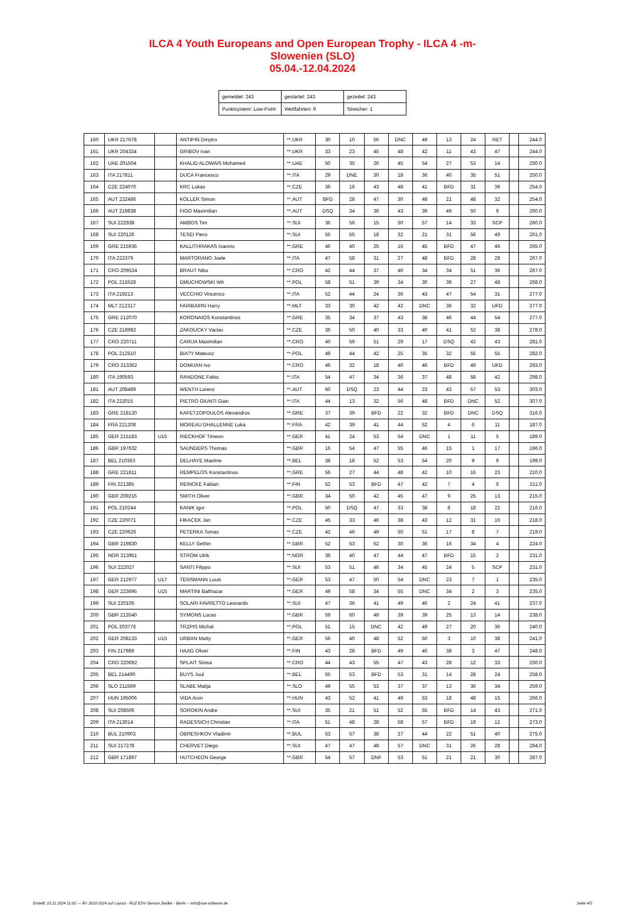ILCA 4 Youth Europeans and Open European Trophy - ILCA 4 -m-
Slowenien (SLO)
05.04.-12.04.2024
| gemeldet: 243 | gestartet: 243 | gezeitet: 243 |
| Punktsystem: Low-Point | Wettfahrten: 9 | Streicher: 1 |
| 160 | UKR 217678 | | ANTIPIN Dmytro | **.UKR | 30 | 10 | 56 | DNC | 49 | 13 | 24 | RET | | 244.0 |
| 161 | UKR 204334 | | GRIBOV Ivan | **.UKR | 33 | 23 | 45 | 48 | 42 | 11 | 43 | 47 | | 244.0 |
| 162 | UAE 201504 | | KHALID ALOWAIS Mohamed | **.UAE | 50 | 35 | 26 | 45 | 54 | 27 | 53 | 14 | | 250.0 |
| 163 | ITA 217811 | | DUCA Francesco | **.ITA | 29 | DNE | 30 | 18 | 36 | 40 | 35 | 51 | | 250.0 |
| 164 | CZE 224070 | | KRC Lukas | **.CZE | 36 | 16 | 43 | 48 | 41 | BFD | 31 | 39 | | 254.0 |
| 165 | AUT 222486 | | KOLLER Simon | **.AUT | BFD | 28 | 47 | 30 | 48 | 21 | 48 | 32 | | 254.0 |
| 166 | AUT 219838 | | FIGO Maximilian | **.AUT | DSQ | 34 | 36 | 43 | 39 | 49 | 50 | 9 | | 260.0 |
| 167 | SUI 222938 | | AMBOS Tim | **.SUI | 36 | 56 | 15 | 50 | 57 | 14 | 33 | SCP | | 260.0 |
| 168 | SUI 220126 | | TESEI Piero | **.SUI | 55 | 55 | 18 | 32 | 21 | 31 | 56 | 49 | | 261.0 |
| 169 | GRE 215936 | | KALLITHRAKAS Ioannis | **.GRE | 46 | 40 | 25 | 16 | 45 | BFD | 47 | 46 | | 265.0 |
| 170 | ITA 222379 | | MARTORANO Joele | **.ITA | 47 | 58 | 31 | 27 | 48 | BFD | 28 | 28 | | 267.0 |
| 171 | CRO 209534 | | BRAUT Niko | **.CRO | 42 | 44 | 37 | 40 | 34 | 34 | 51 | 36 | | 267.0 |
| 172 | POL 215528 | | DMUCHOWSKI Wit | **.POL | 58 | 51 | 39 | 34 | 30 | 39 | 27 | 48 | | 268.0 |
| 173 | ITA 219213 | | VECCHIO Vincenzo | **.ITA | 52 | 44 | 24 | 36 | 43 | 47 | 54 | 31 | | 277.0 |
| 174 | MLT 212317 | | FAIRBAIRN Harry | **.MLT | 33 | 30 | 42 | 42 | DNC | 36 | 32 | UFD | | 277.0 |
| 175 | GRE 212070 | | KORONAIOS Konstantinos | **.GRE | 35 | 34 | 37 | 43 | 38 | 46 | 44 | 54 | | 277.0 |
| 176 | CZE 218982 | | ZAKOUCKY Vaclav | **.CZE | 36 | 50 | 40 | 33 | 40 | 41 | 52 | 38 | | 278.0 |
| 177 | CRO 220711 | | CARIJA Maximilian | **.CRO | 40 | 59 | 51 | 29 | 17 | DSQ | 42 | 43 | | 281.0 |
| 178 | POL 212510 | | BIA?Y Mateusz | **.POL | 49 | 44 | 42 | 25 | 35 | 32 | 55 | 55 | | 282.0 |
| 179 | CRO 213362 | | DOMIJAN Ivo | **.CRO | 46 | 32 | 18 | 40 | 46 | BFD | 49 | UFD | | 293.0 |
| 180 | ITA 190593 | | RANDONE Fabio | **.ITA | 54 | 47 | 34 | 36 | 37 | 48 | 58 | 42 | | 298.0 |
| 181 | AUT 208489 | | WENTH Lorenz | **.AUT | 60 | DSQ | 23 | 44 | 23 | 43 | 57 | 53 | | 303.0 |
| 182 | ITA 222015 | | PIETRO GIUNTI Gian | **.ITA | 44 | 13 | 32 | 56 | 48 | BFD | DNC | 52 | | 307.0 |
| 183 | GRE 218120 | | KAFETZOPOULOS Alexandros | **.GRE | 37 | 39 | BFD | 22 | 32 | BFD | DNC | DSQ | | 316.0 |
| 184 | FRA 221208 | | MOREAU DHALLENNE Luka | **.FRA | 42 | 39 | 41 | 44 | 52 | 4 | 6 | 11 | | 187.0 |
| 185 | GER 215183 | U15 | RIECKHOF Timeon | **.GER | 41 | 24 | 53 | 54 | DNC | 1 | 11 | 5 | | 189.0 |
| 186 | GBR 197632 | | SAUNDERS Thomas | **.GBR | 16 | 54 | 47 | 55 | 46 | 15 | 1 | 17 | | 196.0 |
| 187 | BEL 210363 | | DELHAYE Maxime | **.BEL | 38 | 18 | 52 | 53 | 54 | 20 | 9 | 9 | | 199.0 |
| 188 | GRE 221811 | | REMPELOS Konstantinos | **.GRE | 56 | 27 | 44 | 48 | 42 | 10 | 16 | 23 | | 210.0 |
| 189 | FIN 221385 | | REINCKE Fabian | **.FIN | 52 | 53 | BFD | 47 | 42 | 7 | 4 | 6 | | 211.0 |
| 190 | GBR 209216 | | SMITH Oliver | **.GBR | 34 | 50 | 42 | 45 | 47 | 9 | 25 | 13 | | 215.0 |
| 191 | POL 210244 | | KANIK Igor | **.POL | 50 | DSQ | 47 | 33 | 38 | 8 | 18 | 22 | | 216.0 |
| 192 | CZE 220071 | | FIKACEK Jan | **.CZE | 45 | 33 | 46 | 38 | 43 | 12 | 31 | 16 | | 218.0 |
| 193 | CZE 220626 | | PETERKA Tomas | **.CZE | 42 | 46 | 49 | 50 | 51 | 17 | 8 | 7 | | 219.0 |
| 194 | GBR 219830 | | KELLY Gethin | **.GBR | 52 | 53 | 52 | 30 | 36 | 16 | 34 | 4 | | 224.0 |
| 195 | NOR 213951 | | STROM Ulrik | **.NOR | 36 | 40 | 47 | 44 | 47 | BFD | 15 | 2 | | 231.0 |
| 196 | SUI 222027 | | SANTI Filippo | **.SUI | 53 | 51 | 46 | 34 | 45 | 24 | 5 | SCP | | 231.0 |
| 197 | GER 212977 | U17 | TENSMANN Louis | **.GER | 53 | 47 | 50 | 54 | DNC | 23 | 7 | 1 | | 235.0 |
| 198 | GER 223695 | U15 | MARTINI Balthazar | **.GER | 49 | 58 | 34 | 55 | DNC | 34 | 2 | 3 | | 235.0 |
| 199 | SUI 220105 | | SOLARI FAVRETTO Leonardo | **.SUI | 47 | 36 | 41 | 49 | 46 | 2 | 24 | 41 | | 237.0 |
| 200 | GBR 213540 | | SYMONS Lucas | **.GBR | 59 | 60 | 49 | 39 | 39 | 25 | 13 | 14 | | 238.0 |
| 201 | POL 203776 | | TRZPIS Michal | **.POL | 51 | 15 | DNC | 42 | 49 | 27 | 20 | 36 | | 240.0 |
| 202 | GER 208133 | U15 | URBAN Matty | **.GER | 56 | 40 | 48 | 52 | 50 | 3 | 10 | 38 | | 241.0 |
| 203 | FIN 217989 | | HAAG Oliver | **.FIN | 43 | 28 | BFD | 49 | 40 | 38 | 3 | 47 | | 248.0 |
| 204 | CRO 220692 | | SPLAIT Sinisa | **.CRO | 44 | 43 | 55 | 47 | 43 | 28 | 12 | 33 | | 250.0 |
| 205 | BEL 214490 | | BUYS Juul | **.BEL | 55 | 53 | BFD | 53 | 31 | 14 | 28 | 24 | | 258.0 |
| 206 | SLO 211569 | | SLABE Matija | **.SLO | 49 | 55 | 53 | 37 | 37 | 13 | 36 | 34 | | 259.0 |
| 207 | HUN 195006 | | VIDA Aron | **.HUN | 43 | 52 | 41 | 49 | 53 | 18 | 48 | 15 | | 266.0 |
| 208 | SUI 208506 | | SOROKIN Andre | **.SUI | 35 | 21 | 51 | 52 | 55 | BFD | 14 | 43 | | 271.0 |
| 209 | ITA 213014 | | RADESSICH Christian | **.ITA | 51 | 48 | 28 | 58 | 57 | BFD | 19 | 12 | | 273.0 |
| 210 | BUL 210903 | | OBRESHKOV Vladimir | **.BUL | 53 | 57 | 38 | 27 | 44 | 22 | 51 | 40 | | 275.0 |
| 211 | SUI 217278 | | CHERVET Diego | **.SUI | 47 | 47 | 48 | 57 | DNC | 31 | 26 | 28 | | 284.0 |
| 212 | GBR 171897 | | HUTCHEON George | **.GBR | 54 | 57 | DNF | 53 | 51 | 21 | 21 | 30 | | 287.0 |
Erstellt: 23.11.2024 11:02 --- Â© 2010-2024 auf Layout - RUZ EDV-Service Zeidler - Berlin -- info@raw-software.de Seite 4/5